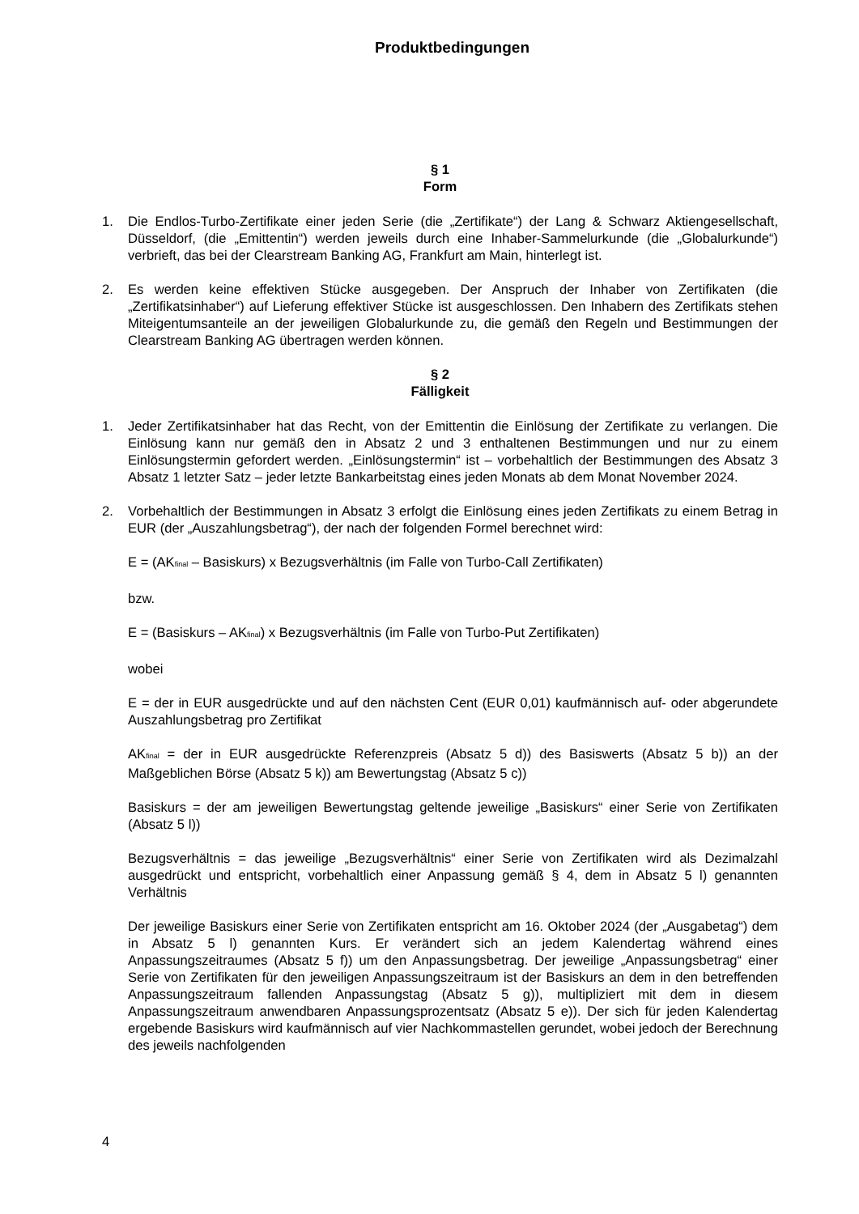Produktbedingungen
§ 1
Form
1. Die Endlos-Turbo-Zertifikate einer jeden Serie (die „Zertifikate“) der Lang & Schwarz Aktiengesellschaft, Düsseldorf, (die „Emittentin“) werden jeweils durch eine Inhaber-Sammelurkunde (die „Globalurkunde“) verbrieft, das bei der Clearstream Banking AG, Frankfurt am Main, hinterlegt ist.
2. Es werden keine effektiven Stücke ausgegeben. Der Anspruch der Inhaber von Zertifikaten (die „Zertifikatsinhaber“) auf Lieferung effektiver Stücke ist ausgeschlossen. Den Inhabern des Zertifikats stehen Miteigentumsanteile an der jeweiligen Globalurkunde zu, die gemäß den Regeln und Bestimmungen der Clearstream Banking AG übertragen werden können.
§ 2
Fälligkeit
1. Jeder Zertifikatsinhaber hat das Recht, von der Emittentin die Einlösung der Zertifikate zu verlangen. Die Einlösung kann nur gemäß den in Absatz 2 und 3 enthaltenen Bestimmungen und nur zu einem Einlösungstermin gefordert werden. „Einlösungstermin“ ist – vorbehaltlich der Bestimmungen des Absatz 3 Absatz 1 letzter Satz – jeder letzte Bankarbeitstag eines jeden Monats ab dem Monat November 2024.
2. Vorbehaltlich der Bestimmungen in Absatz 3 erfolgt die Einlösung eines jeden Zertifikats zu einem Betrag in EUR (der „Auszahlungsbetrag“), der nach der folgenden Formel berechnet wird:
E = (AK<sub>final</sub> – Basiskurs) x Bezugsverhältnis (im Falle von Turbo-Call Zertifikaten)
bzw.
E = (Basiskurs – AK<sub>final</sub>) x Bezugsverhältnis (im Falle von Turbo-Put Zertifikaten)
wobei
E = der in EUR ausgedrückte und auf den nächsten Cent (EUR 0,01) kaufmännisch auf- oder abgerundete Auszahlungsbetrag pro Zertifikat
AK<sub>final</sub> = der in EUR ausgedrückte Referenzpreis (Absatz 5 d)) des Basiswerts (Absatz 5 b)) an der Maßgeblichen Börse (Absatz 5 k)) am Bewertungstag (Absatz 5 c))
Basiskurs = der am jeweiligen Bewertungstag geltende jeweilige „Basiskurs“ einer Serie von Zertifikaten (Absatz 5 l))
Bezugsverhältnis = das jeweilige „Bezugsverhältnis“ einer Serie von Zertifikaten wird als Dezimalzahl ausgedrückt und entspricht, vorbehaltlich einer Anpassung gemäß § 4, dem in Absatz 5 l) genannten Verhältnis
Der jeweilige Basiskurs einer Serie von Zertifikaten entspricht am 16. Oktober 2024 (der „Ausgabetag“) dem in Absatz 5 l) genannten Kurs. Er verändert sich an jedem Kalendertag während eines Anpassungszeitraumes (Absatz 5 f)) um den Anpassungsbetrag. Der jeweilige „Anpassungsbetrag“ einer Serie von Zertifikaten für den jeweiligen Anpassungszeitraum ist der Basiskurs an dem in den betreffenden Anpassungszeitraum fallenden Anpassungstag (Absatz 5 g)), multipliziert mit dem in diesem Anpassungszeitraum anwendbaren Anpassungsprozentsatz (Absatz 5 e)). Der sich für jeden Kalendertag ergebende Basiskurs wird kaufmännisch auf vier Nachkommastellen gerundet, wobei jedoch der Berechnung des jeweils nachfolgenden
4